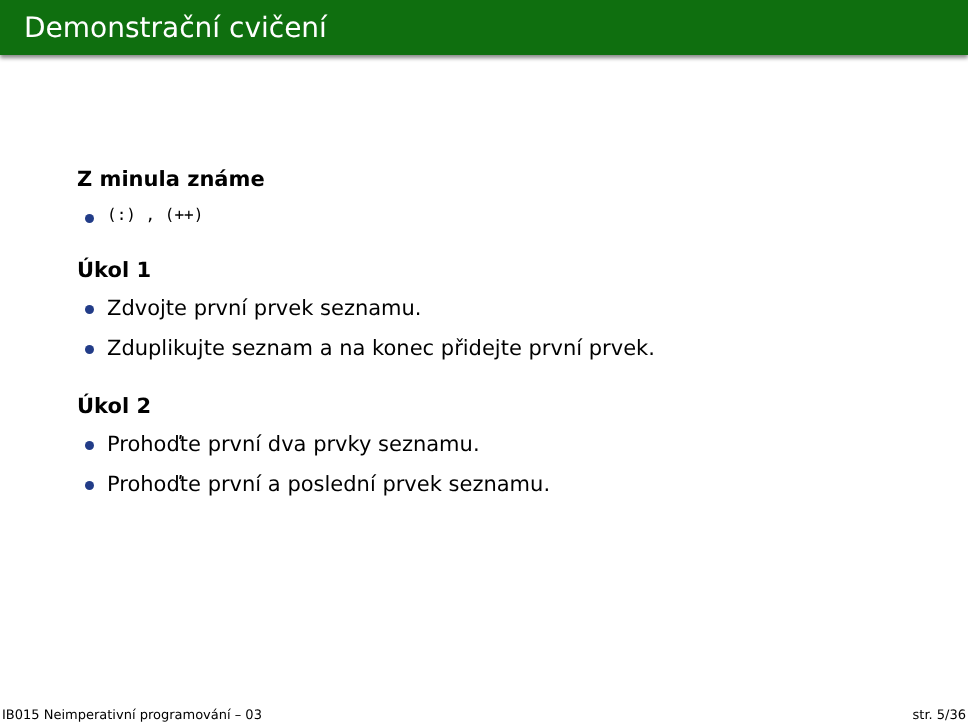Demonstrační cvičení
Z minula známe
(:) , (++)
Úkol 1
Zdvojte první prvek seznamu.
Zduplikujte seznam a na konec přidejte první prvek.
Úkol 2
Prohoďte první dva prvky seznamu.
Prohoďte první a poslední prvek seznamu.
IB015 Neimperativní programování – 03 str. 5/36